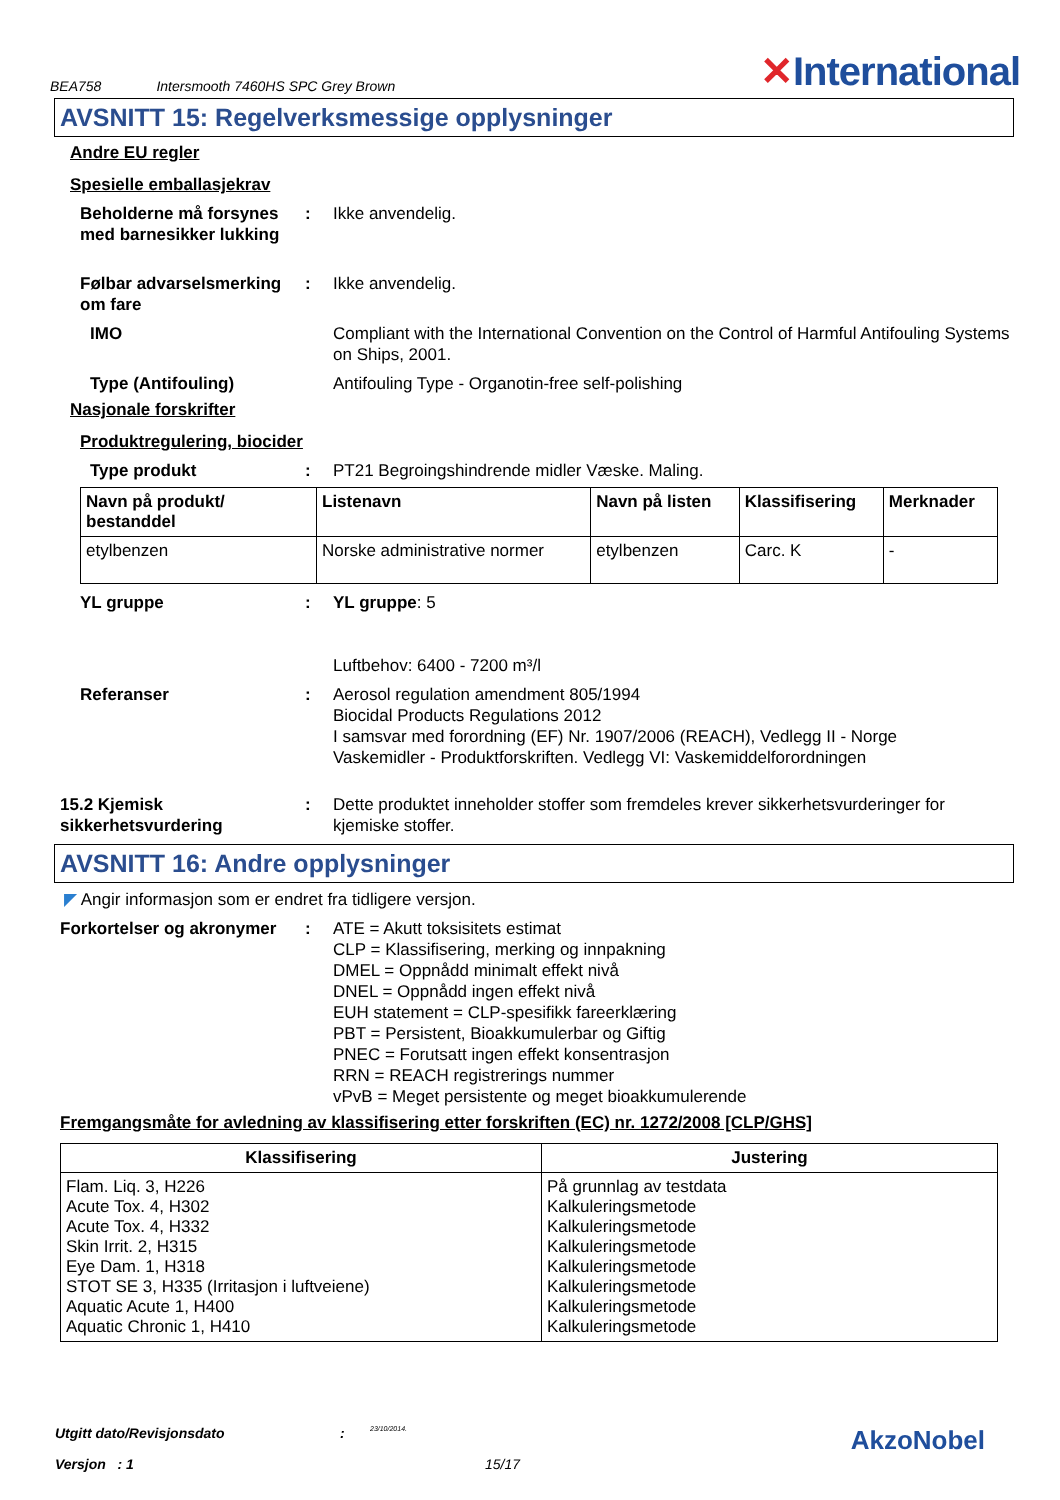BEA758 Intersmooth 7460HS SPC Grey Brown ✕International
AVSNITT 15: Regelverksmessige opplysninger
Andre EU regler
Spesielle emballasjekrav
Beholderne må forsynes med barnesikker lukking
: Ikke anvendelig.
Følbar advarselsmerking om fare
: Ikke anvendelig.
IMO Compliant with the International Convention on the Control of Harmful Antifouling Systems on Ships, 2001.
Type (Antifouling) Antifouling Type - Organotin-free self-polishing
Nasjonale forskrifter
Produktregulering, biocider
Type produkt : PT21 Begroingshindrende midler Væske. Maling.
| Navn på produkt/ bestanddel | Listenavn | Navn på listen | Klassifisering | Merknader |
| --- | --- | --- | --- | --- |
| etylbenzen | Norske administrative normer | etylbenzen | Carc. K | - |
YL gruppe : YL gruppe: 5
Luftbehov: 6400 - 7200 m³/l
Referanser : Aerosol regulation amendment 805/1994
Biocidal Products Regulations 2012
I samsvar med forordning (EF) Nr. 1907/2006 (REACH), Vedlegg II - Norge
Vaskemidler - Produktforskriften. Vedlegg VI: Vaskemiddelforordningen
15.2 Kjemisk sikkerhetsvurdering
: Dette produktet inneholder stoffer som fremdeles krever sikkerhetsvurderinger for kjemiske stoffer.
AVSNITT 16: Andre opplysninger
◤ Angir informasjon som er endret fra tidligere versjon.
Forkortelser og akronymer
: ATE = Akutt toksisitets estimat
CLP = Klassifisering, merking og innpakning
DMEL = Oppnådd minimalt effekt nivå
DNEL = Oppnådd ingen effekt nivå
EUH statement = CLP-spesifikk fareerklæring
PBT = Persistent, Bioakkumulerbar og Giftig
PNEC = Forutsatt ingen effekt konsentrasjon
RRN = REACH registrerings nummer
vPvB = Meget persistente og meget bioakkumulerende
Fremgangsmåte for avledning av klassifisering etter forskriften (EC) nr. 1272/2008 [CLP/GHS]
| Klassifisering | Justering |
| --- | --- |
| Flam. Liq. 3, H226 Acute Tox. 4, H302 Acute Tox. 4, H332 Skin Irrit. 2, H315 Eye Dam. 1, H318 STOT SE 3, H335 (Irritasjon i luftveiene) Aquatic Acute 1, H400 Aquatic Chronic 1, H410 | På grunnlag av testdata Kalkuleringsmetode Kalkuleringsmetode Kalkuleringsmetode Kalkuleringsmetode Kalkuleringsmetode Kalkuleringsmetode Kalkuleringsmetode |
Utgitt dato/Revisjonsdato: 23/10/2014. AkzoNobel
Versjon : 1 15/17